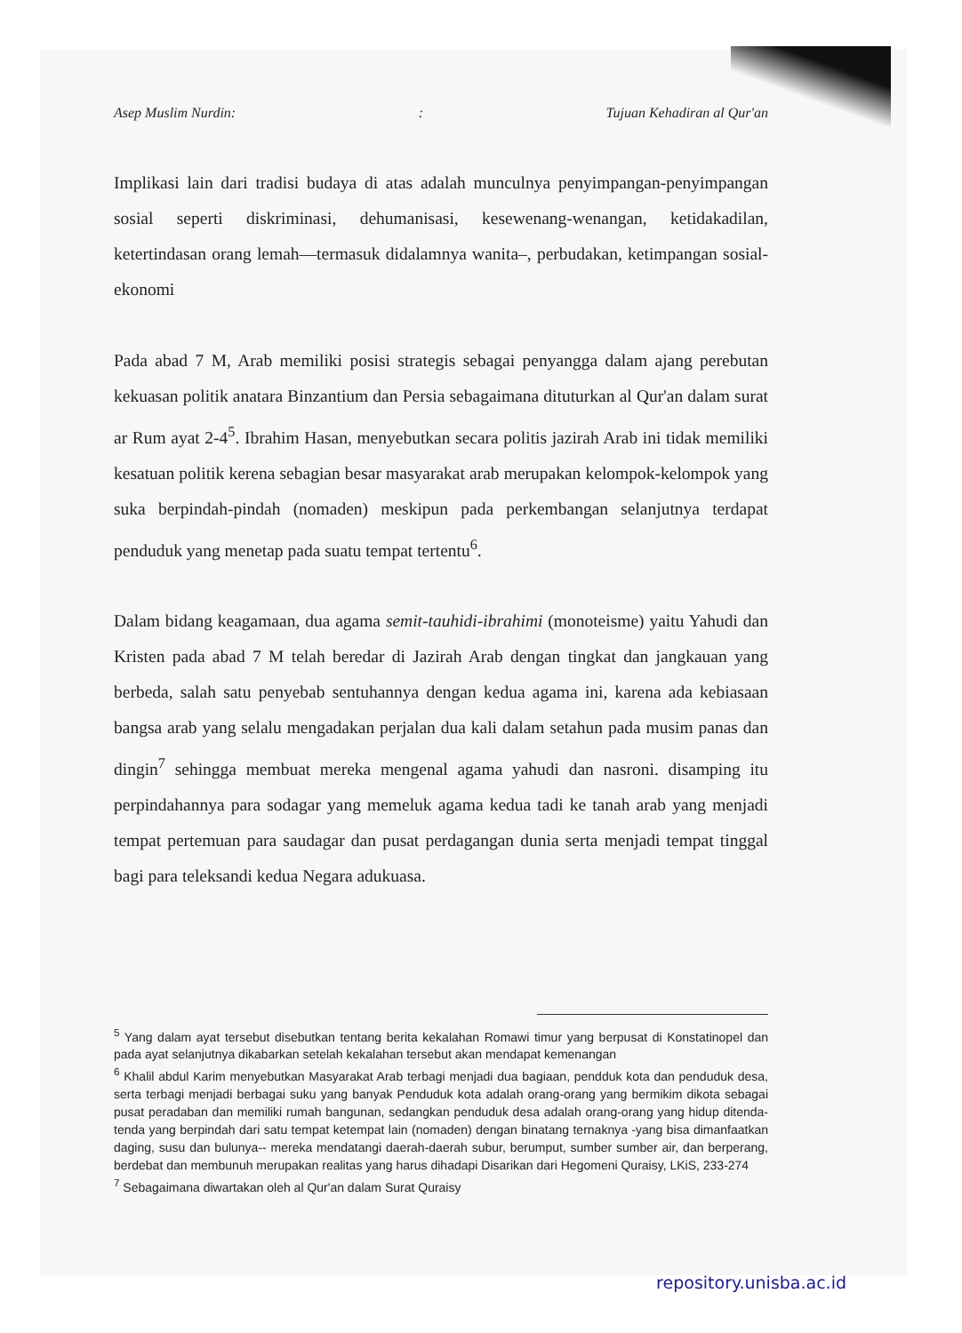Asep Muslim Nurdin:: Tujuan Kehadiran al Qur'an
Implikasi lain dari tradisi budaya di atas adalah munculnya penyimpangan-penyimpangan sosial seperti diskriminasi, dehumanisasi, kesewenang-wenangan, ketidakadilan, ketertindasan orang lemah—termasuk didalamnya wanita–, perbudakan, ketimpangan sosial-ekonomi
Pada abad 7 M, Arab memiliki posisi strategis sebagai penyangga dalam ajang perebutan kekuasan politik anatara Binzantium dan Persia sebagaimana dituturkan al Qur'an dalam surat ar Rum ayat 2-4<sup>5</sup>. Ibrahim Hasan, menyebutkan secara politis jazirah Arab ini tidak memiliki kesatuan politik kerena sebagian besar masyarakat arab merupakan kelompok-kelompok yang suka berpindah-pindah (nomaden) meskipun pada perkembangan selanjutnya terdapat penduduk yang menetap pada suatu tempat tertentu<sup>6</sup>.
Dalam bidang keagamaan, dua agama semit-tauhidi-ibrahimi (monoteisme) yaitu Yahudi dan Kristen pada abad 7 M telah beredar di Jazirah Arab dengan tingkat dan jangkauan yang berbeda, salah satu penyebab sentuhannya dengan kedua agama ini, karena ada kebiasaan bangsa arab yang selalu mengadakan perjalan dua kali dalam setahun pada musim panas dan dingin<sup>7</sup> sehingga membuat mereka mengenal agama yahudi dan nasroni. disamping itu perpindahannya para sodagar yang memeluk agama kedua tadi ke tanah arab yang menjadi tempat pertemuan para saudagar dan pusat perdagangan dunia serta menjadi tempat tinggal bagi para teleksandi kedua Negara adukuasa.
<sup>5</sup> Yang dalam ayat tersebut disebutkan tentang berita kekalahan Romawi timur yang berpusat di Konstatinopel dan pada ayat selanjutnya dikabarkan setelah kekalahan tersebut akan mendapat kemenangan
<sup>6</sup> Khalil abdul Karim menyebutkan Masyarakat Arab terbagi menjadi dua bagiaan, pendduk kota dan penduduk desa, serta terbagi menjadi berbagai suku yang banyak Penduduk kota adalah orang-orang yang bermikim dikota sebagai pusat peradaban dan memiliki rumah bangunan, sedangkan penduduk desa adalah orang-orang yang hidup ditenda-tenda yang berpindah dari satu tempat ketempat lain (nomaden) dengan binatang ternaknya -yang bisa dimanfaatkan daging, susu dan bulunya-- mereka mendatangi daerah-daerah subur, berumput, sumber sumber air, dan berperang, berdebat dan membunuh merupakan realitas yang harus dihadapi Disarikan dari Hegomeni Quraisy, LKiS, 233-274
<sup>7</sup> Sebagaimana diwartakan oleh al Qur'an dalam Surat Quraisy
repository.unisba.ac.id